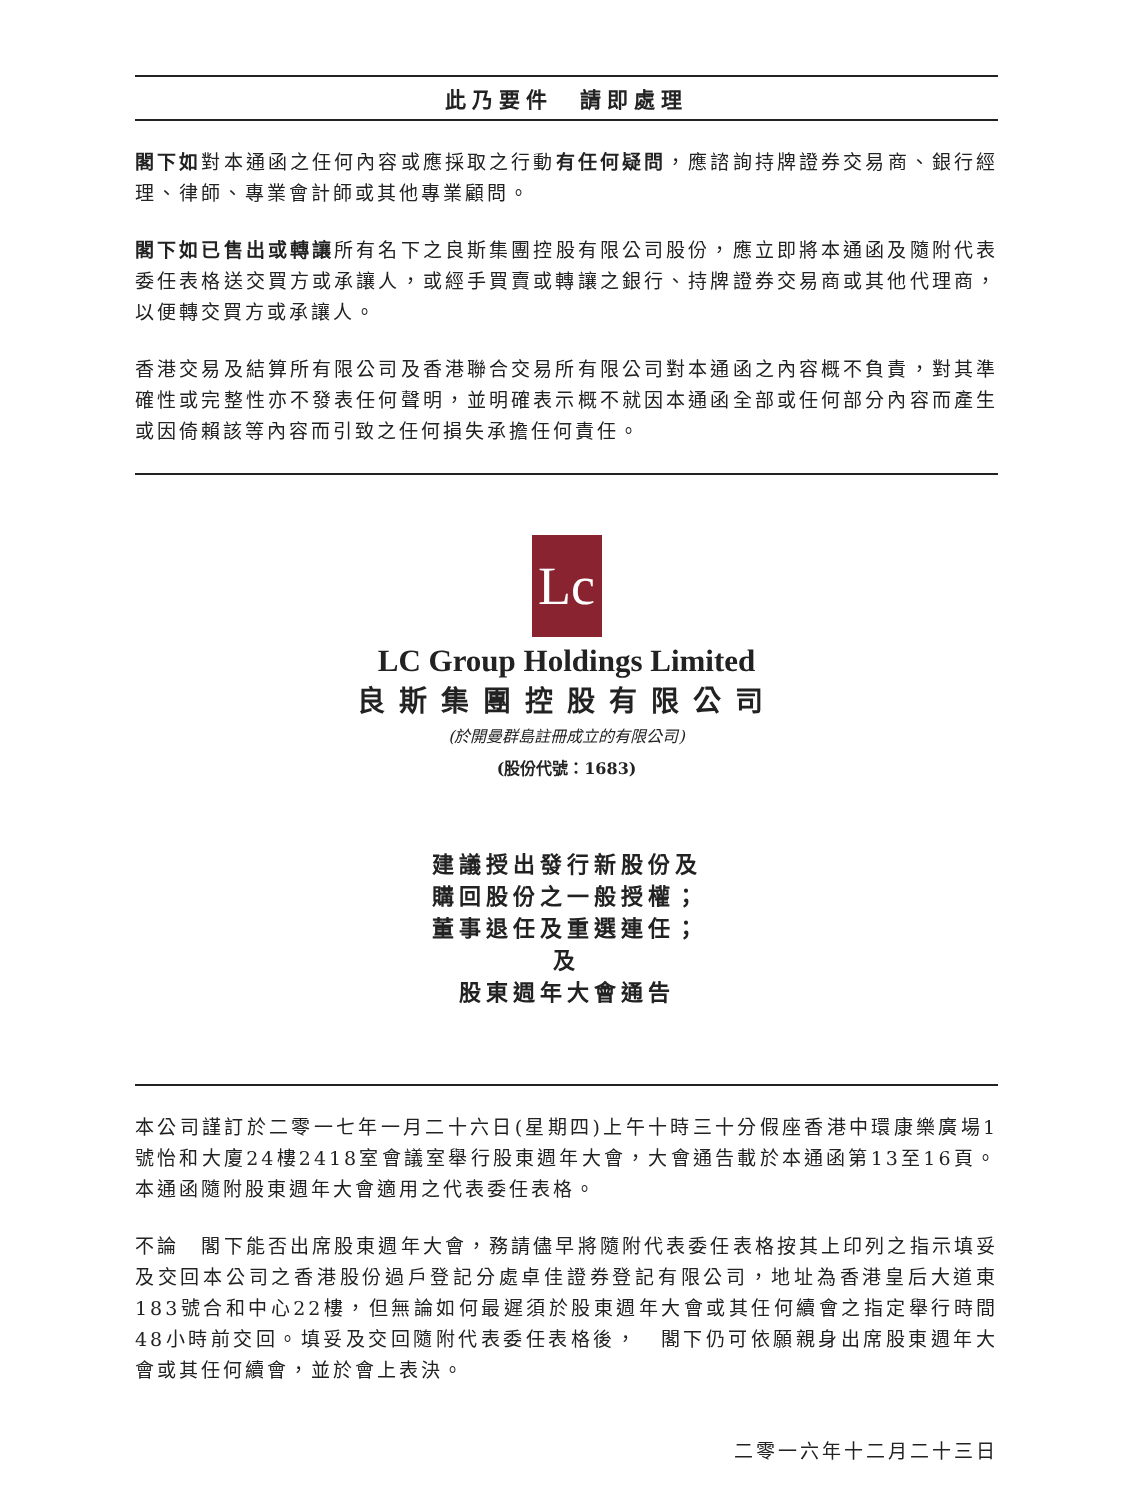此乃要件　請即處理
閣下如對本通函之任何內容或應採取之行動有任何疑問，應諮詢持牌證券交易商、銀行經理、律師、專業會計師或其他專業顧問。
閣下如已售出或轉讓所有名下之良斯集團控股有限公司股份，應立即將本通函及隨附代表委任表格送交買方或承讓人，或經手買賣或轉讓之銀行、持牌證券交易商或其他代理商，以便轉交買方或承讓人。
香港交易及結算所有限公司及香港聯合交易所有限公司對本通函之內容概不負責，對其準確性或完整性亦不發表任何聲明，並明確表示概不就因本通函全部或任何部分內容而產生或因倚賴該等內容而引致之任何損失承擔任何責任。
Lc
LC Group Holdings Limited
良斯集團控股有限公司
(於開曼群島註冊成立的有限公司)
(股份代號：1683)
建議授出發行新股份及
購回股份之一般授權；
董事退任及重選連任；
及
股東週年大會通告
本公司謹訂於二零一七年一月二十六日(星期四)上午十時三十分假座香港中環康樂廣場1號怡和大廈24樓2418室會議室舉行股東週年大會，大會通告載於本通函第13至16頁。本通函隨附股東週年大會適用之代表委任表格。
不論　閣下能否出席股東週年大會，務請儘早將隨附代表委任表格按其上印列之指示填妥及交回本公司之香港股份過戶登記分處卓佳證券登記有限公司，地址為香港皇后大道東183號合和中心22樓，但無論如何最遲須於股東週年大會或其任何續會之指定舉行時間48小時前交回。填妥及交回隨附代表委任表格後，　閣下仍可依願親身出席股東週年大會或其任何續會，並於會上表決。
二零一六年十二月二十三日